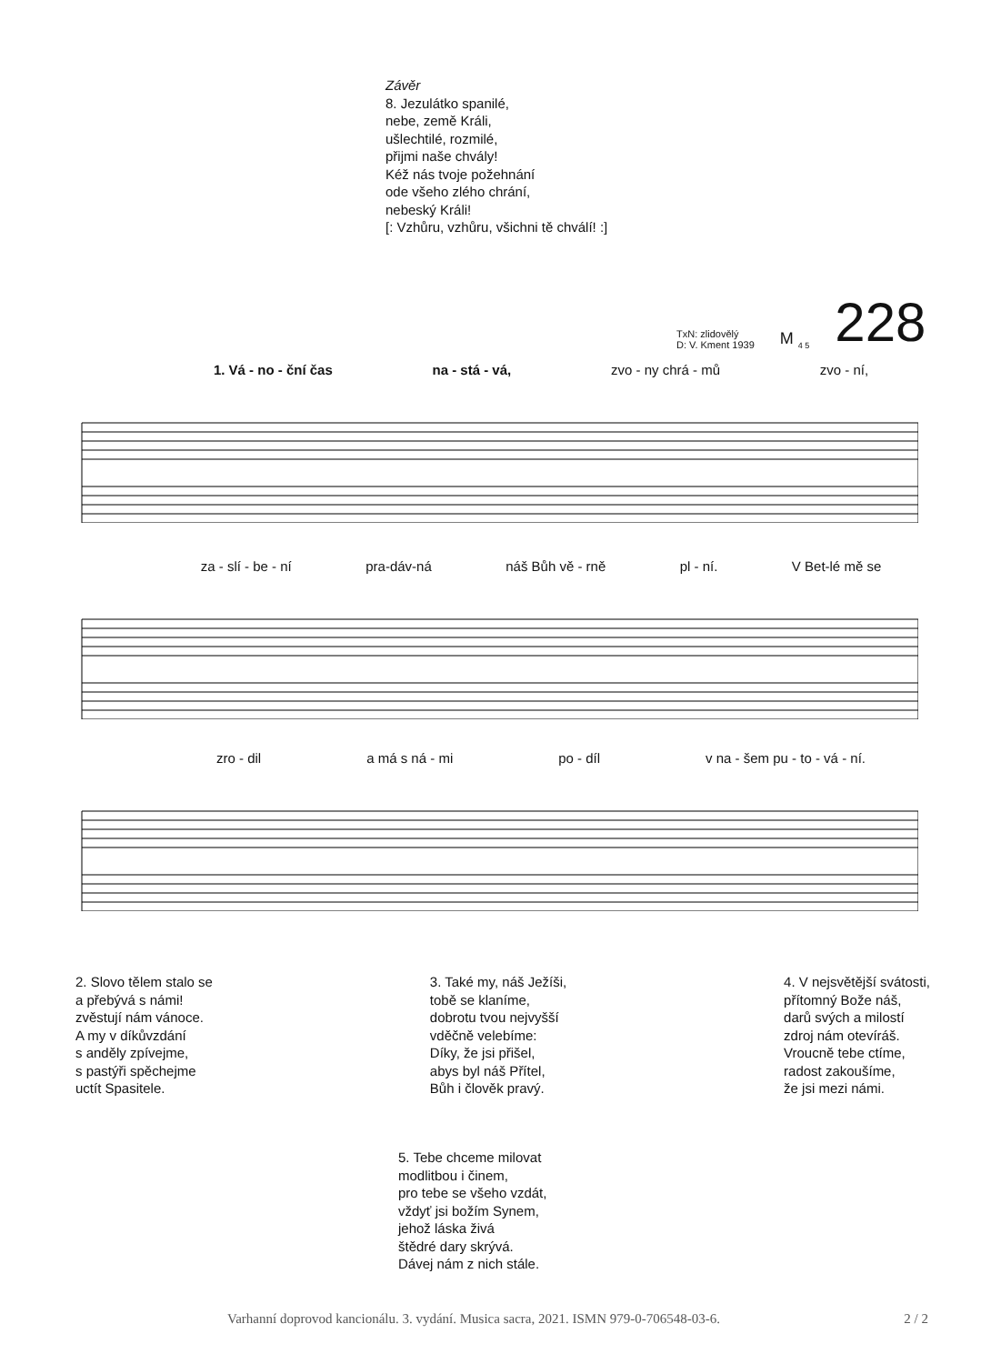Závěr
8. Jezulátko spanilé,
nebe, země Králi,
ušlechtilé, rozmilé,
přijmi naše chvály!
Kéž nás tvoje požehnání
ode všeho zlého chrání,
nebeský Králi!
[: Vzhůru, vzhůru, všichni tě chválí! :]
TxN: zlidovělý
D: V. Kment 1939
M <sub>4 5</sub>
228
1. Vá - no - ční čas na - stá - vá, zvo - ny chrá - mů zvo - ní,
za - slí - be - ní pra-dáv-ná náš Bůh vě - rně pl - ní. V Bet-lé mě se
zro - dil a má s ná - mi po - díl v na - šem pu - to - vá - ní.
2. Slovo tělem stalo se
a přebývá s námi!
zvěstují nám vánoce.
A my v díkůvzdání
s anděly zpívejme,
s pastýři spěchejme
uctít Spasitele.
3. Také my, náš Ježíši,
tobě se klaníme,
dobrotu tvou nejvyšší
vděčně velebíme:
Díky, že jsi přišel,
abys byl náš Přítel,
Bůh i člověk pravý.
4. V nejsvětější svátosti,
přítomný Bože náš,
darů svých a milostí
zdroj nám otevíráš.
Vroucně tebe ctíme,
radost zakoušíme,
že jsi mezi námi.
5. Tebe chceme milovat
modlitbou i činem,
pro tebe se všeho vzdát,
vždyť jsi božím Synem,
jehož láska živá
štědré dary skrývá.
Dávej nám z nich stále.
Varhanní doprovod kancionálu. 3. vydání. Musica sacra, 2021. ISMN 979-0-706548-03-6. 2 / 2